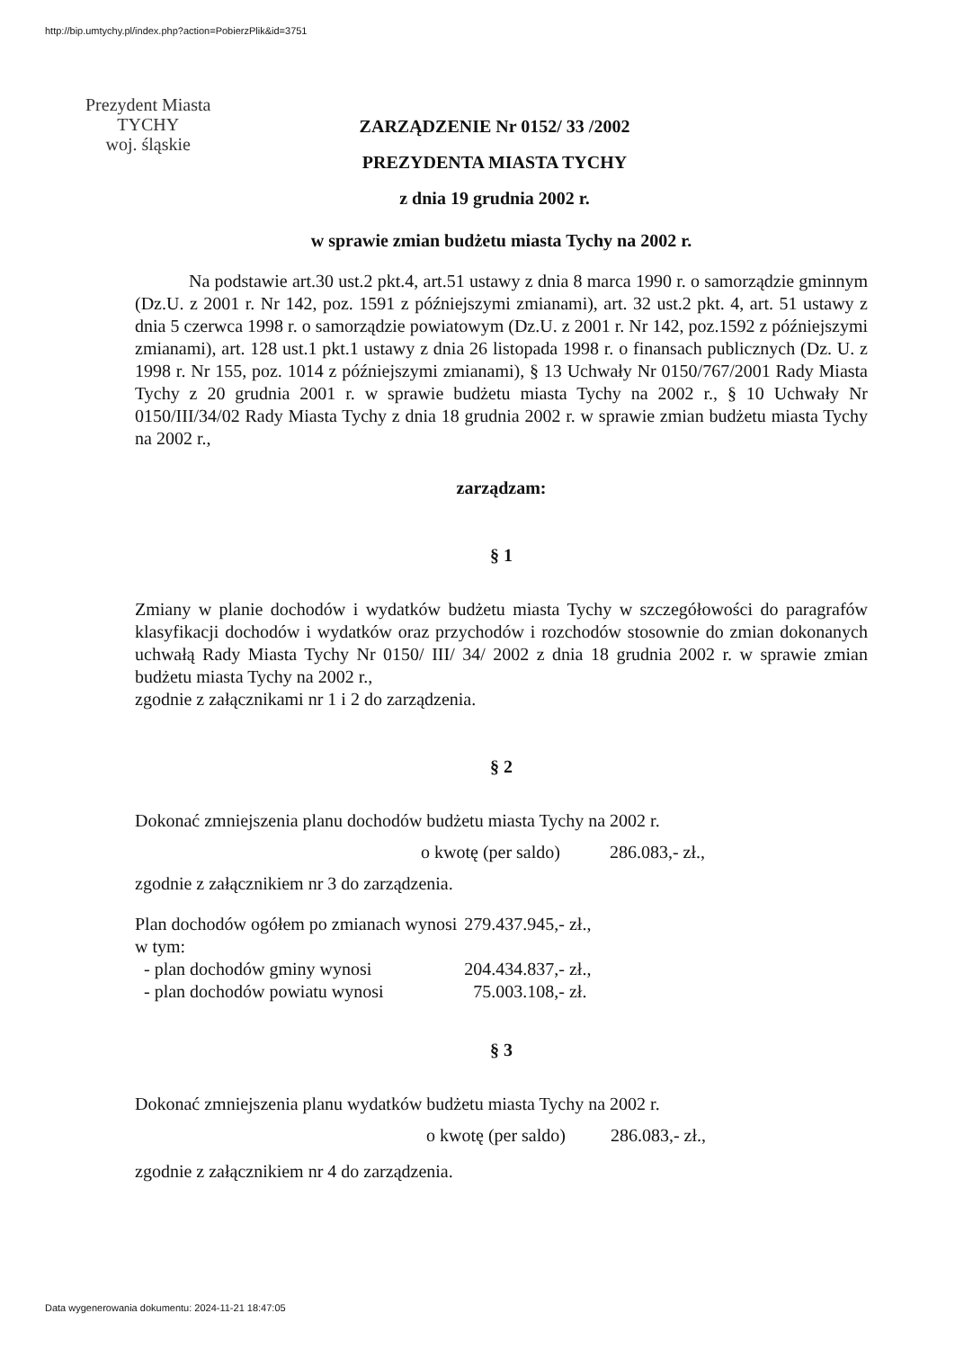http://bip.umtychy.pl/index.php?action=PobierzPlik&id=3751
Prezydent Miasta
TYCHY
woj. śląskie
ZARZĄDZENIE Nr 0152/ 33 /2002
PREZYDENTA MIASTA TYCHY
z dnia 19 grudnia 2002 r.
w sprawie zmian budżetu miasta Tychy na 2002 r.
Na podstawie art.30 ust.2 pkt.4, art.51 ustawy z dnia 8 marca 1990 r. o samorządzie gminnym (Dz.U. z 2001 r. Nr 142, poz. 1591 z późniejszymi zmianami), art. 32 ust.2 pkt. 4, art. 51 ustawy z dnia 5 czerwca 1998 r. o samorządzie powiatowym (Dz.U. z 2001 r. Nr 142, poz.1592 z późniejszymi zmianami), art. 128 ust.1 pkt.1 ustawy z dnia 26 listopada 1998 r. o finansach publicznych (Dz. U. z 1998 r. Nr 155, poz. 1014 z późniejszymi zmianami), § 13 Uchwały Nr 0150/767/2001 Rady Miasta Tychy z 20 grudnia 2001 r. w sprawie budżetu miasta Tychy na 2002 r., § 10 Uchwały Nr 0150/III/34/02 Rady Miasta Tychy z dnia 18 grudnia 2002 r. w sprawie zmian budżetu miasta Tychy na 2002 r.,
zarządzam:
§ 1
Zmiany w planie dochodów i wydatków budżetu miasta Tychy w szczegółowości do paragrafów klasyfikacji dochodów i wydatków oraz przychodów i rozchodów stosownie do zmian dokonanych uchwałą Rady Miasta Tychy Nr 0150/ III/ 34/ 2002 z dnia 18 grudnia 2002 r. w sprawie zmian budżetu miasta Tychy na 2002 r.,
zgodnie z załącznikami nr 1 i 2 do zarządzenia.
§ 2
Dokonać zmniejszenia planu dochodów budżetu miasta Tychy na 2002 r.
o kwotę (per saldo) 286.083,- zł.,
zgodnie z załącznikiem nr 3 do zarządzenia.
| Plan dochodów ogółem po zmianach wynosi | 279.437.945,- zł., |
| w tym: | |
| - plan dochodów gminy wynosi | 204.434.837,- zł., |
| - plan dochodów powiatu wynosi | 75.003.108,- zł. |
§ 3
Dokonać zmniejszenia planu wydatków budżetu miasta Tychy na 2002 r.
o kwotę (per saldo) 286.083,- zł.,
zgodnie z załącznikiem nr 4 do zarządzenia.
Data wygenerowania dokumentu: 2024-11-21 18:47:05